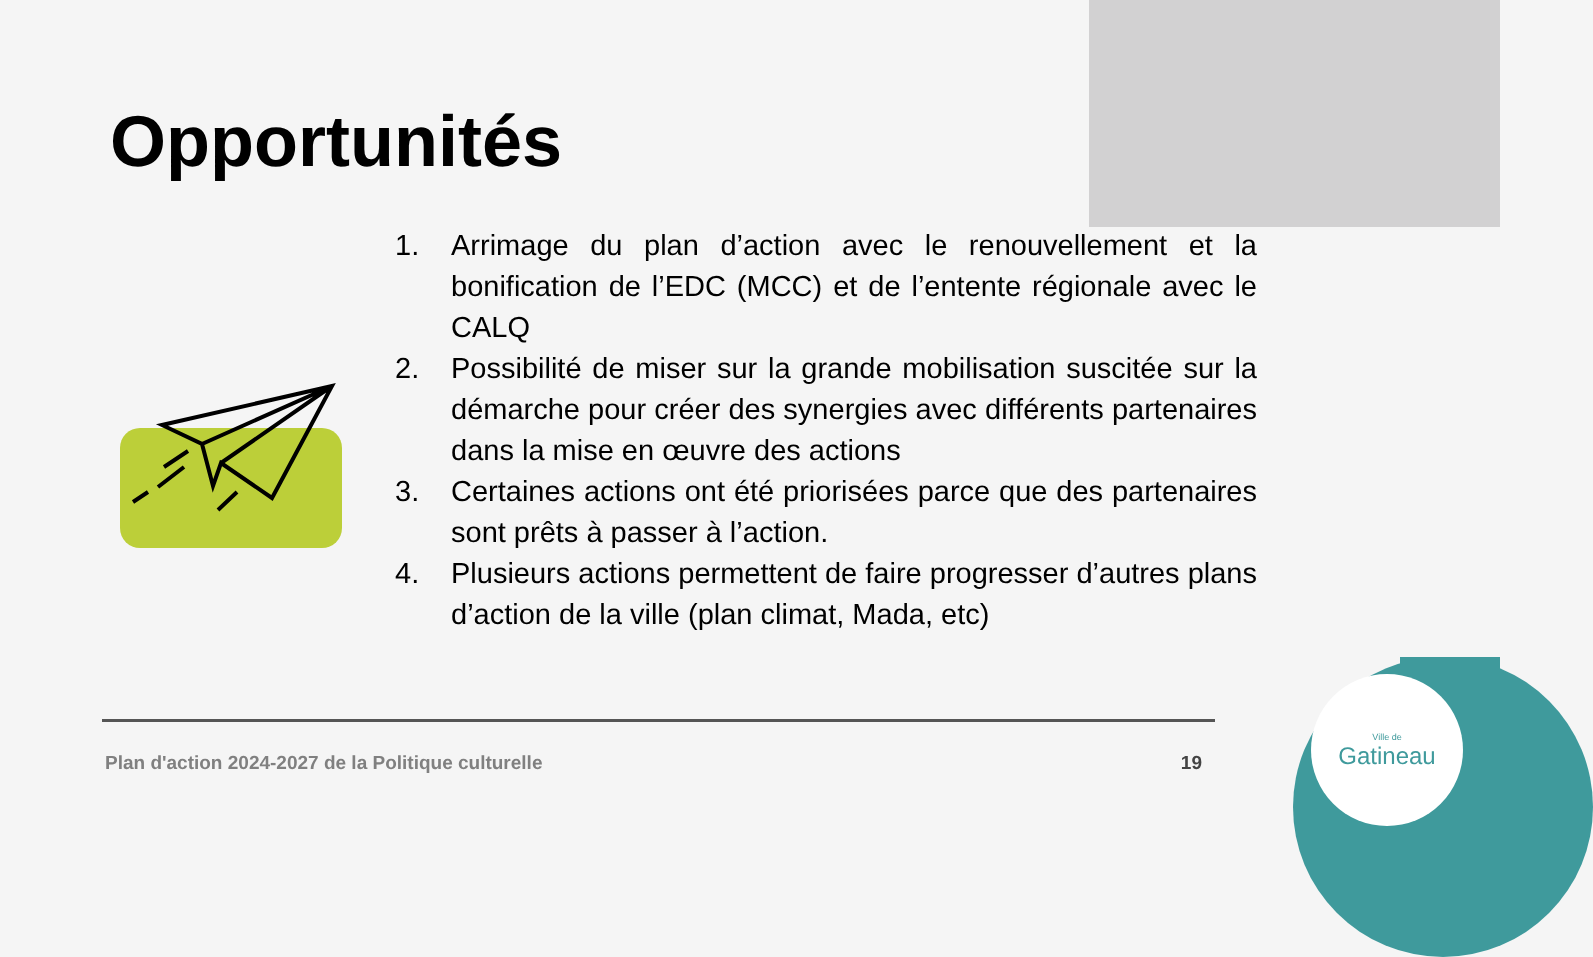Ville de
Gatineau
Opportunités
1. Arrimage du plan d’action avec le renouvellement et la bonification de l’EDC (MCC) et de l’entente régionale avec le CALQ
2. Possibilité de miser sur la grande mobilisation suscitée sur la démarche pour créer des synergies avec différents partenaires dans la mise en œuvre des actions
3. Certaines actions ont été priorisées parce que des partenaires sont prêts à passer à l’action.
4. Plusieurs actions permettent de faire progresser d’autres plans d’action de la ville (plan climat, Mada, etc)
Plan d'action 2024-2027 de la Politique culturelle 19